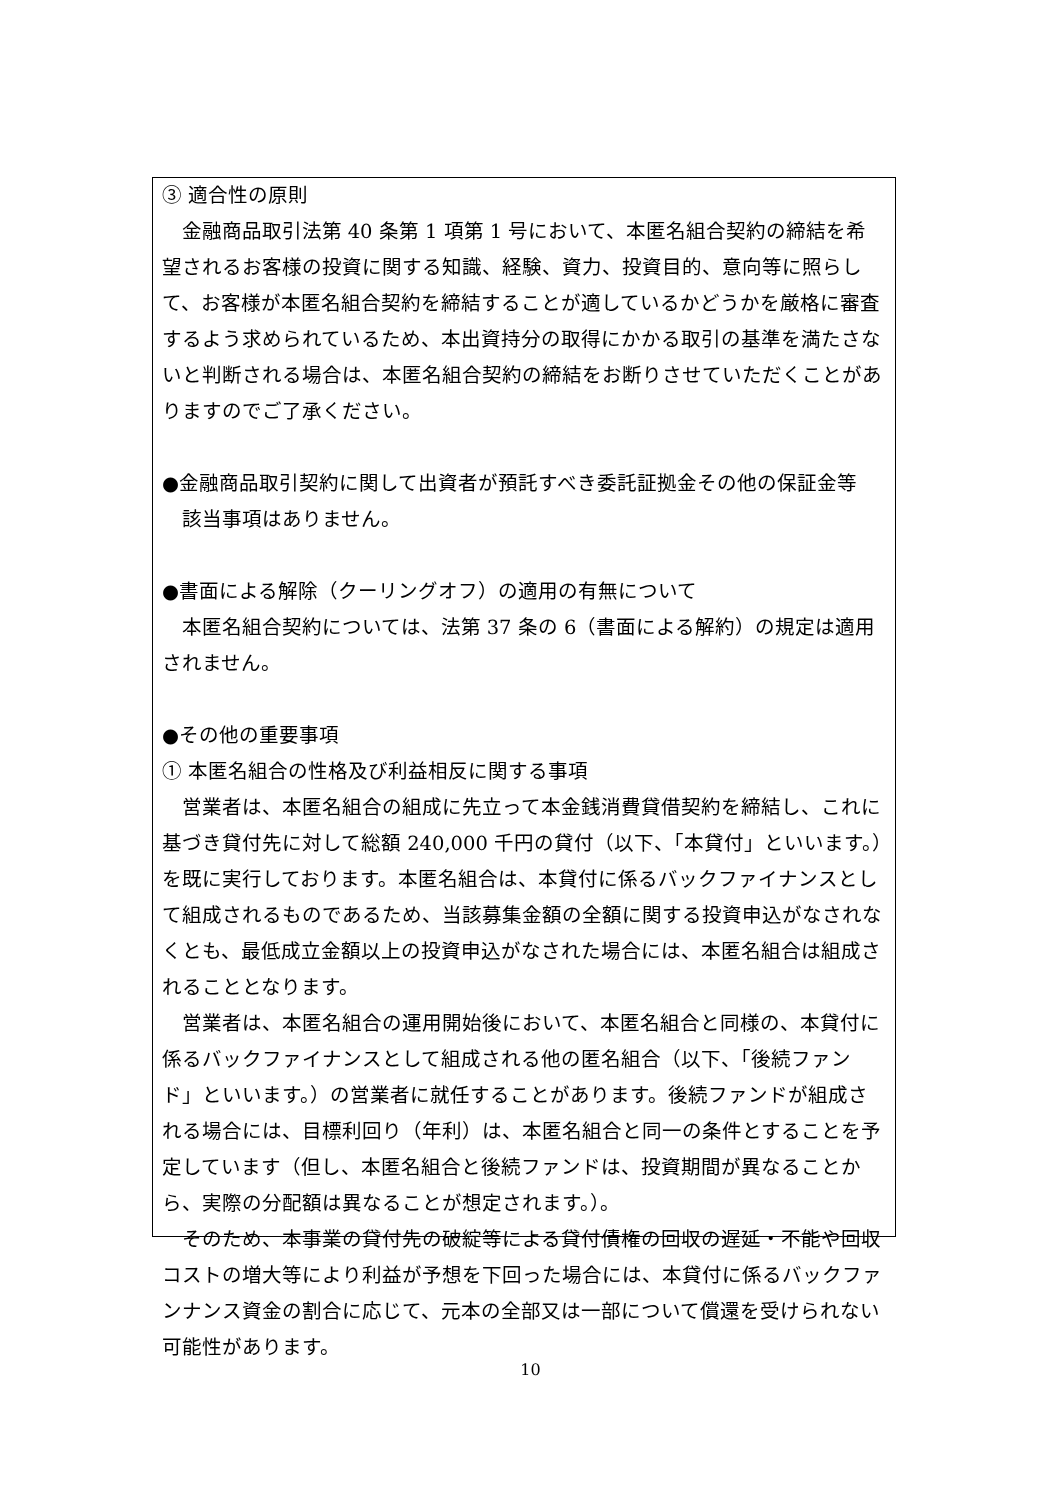③ 適合性の原則
金融商品取引法第 40 条第 1 項第 1 号において、本匿名組合契約の締結を希望されるお客様の投資に関する知識、経験、資力、投資目的、意向等に照らして、お客様が本匿名組合契約を締結することが適しているかどうかを厳格に審査するよう求められているため、本出資持分の取得にかかる取引の基準を満たさないと判断される場合は、本匿名組合契約の締結をお断りさせていただくことがありますのでご了承ください。
●金融商品取引契約に関して出資者が預託すべき委託証拠金その他の保証金等
該当事項はありません。
●書面による解除（クーリングオフ）の適用の有無について
本匿名組合契約については、法第 37 条の 6（書面による解約）の規定は適用されません。
●その他の重要事項
① 本匿名組合の性格及び利益相反に関する事項
営業者は、本匿名組合の組成に先立って本金銭消費貸借契約を締結し、これに基づき貸付先に対して総額 240,000 千円の貸付（以下、「本貸付」といいます。）を既に実行しております。本匿名組合は、本貸付に係るバックファイナンスとして組成されるものであるため、当該募集金額の全額に関する投資申込がなされなくとも、最低成立金額以上の投資申込がなされた場合には、本匿名組合は組成されることとなります。
営業者は、本匿名組合の運用開始後において、本匿名組合と同様の、本貸付に係るバックファイナンスとして組成される他の匿名組合（以下、「後続ファンド」といいます。）の営業者に就任することがあります。後続ファンドが組成される場合には、目標利回り（年利）は、本匿名組合と同一の条件とすることを予定しています（但し、本匿名組合と後続ファンドは、投資期間が異なることから、実際の分配額は異なることが想定されます。）。
そのため、本事業の貸付先の破綻等による貸付債権の回収の遅延・不能や回収コストの増大等により利益が予想を下回った場合には、本貸付に係るバックファンナンス資金の割合に応じて、元本の全部又は一部について償還を受けられない可能性があります。
10